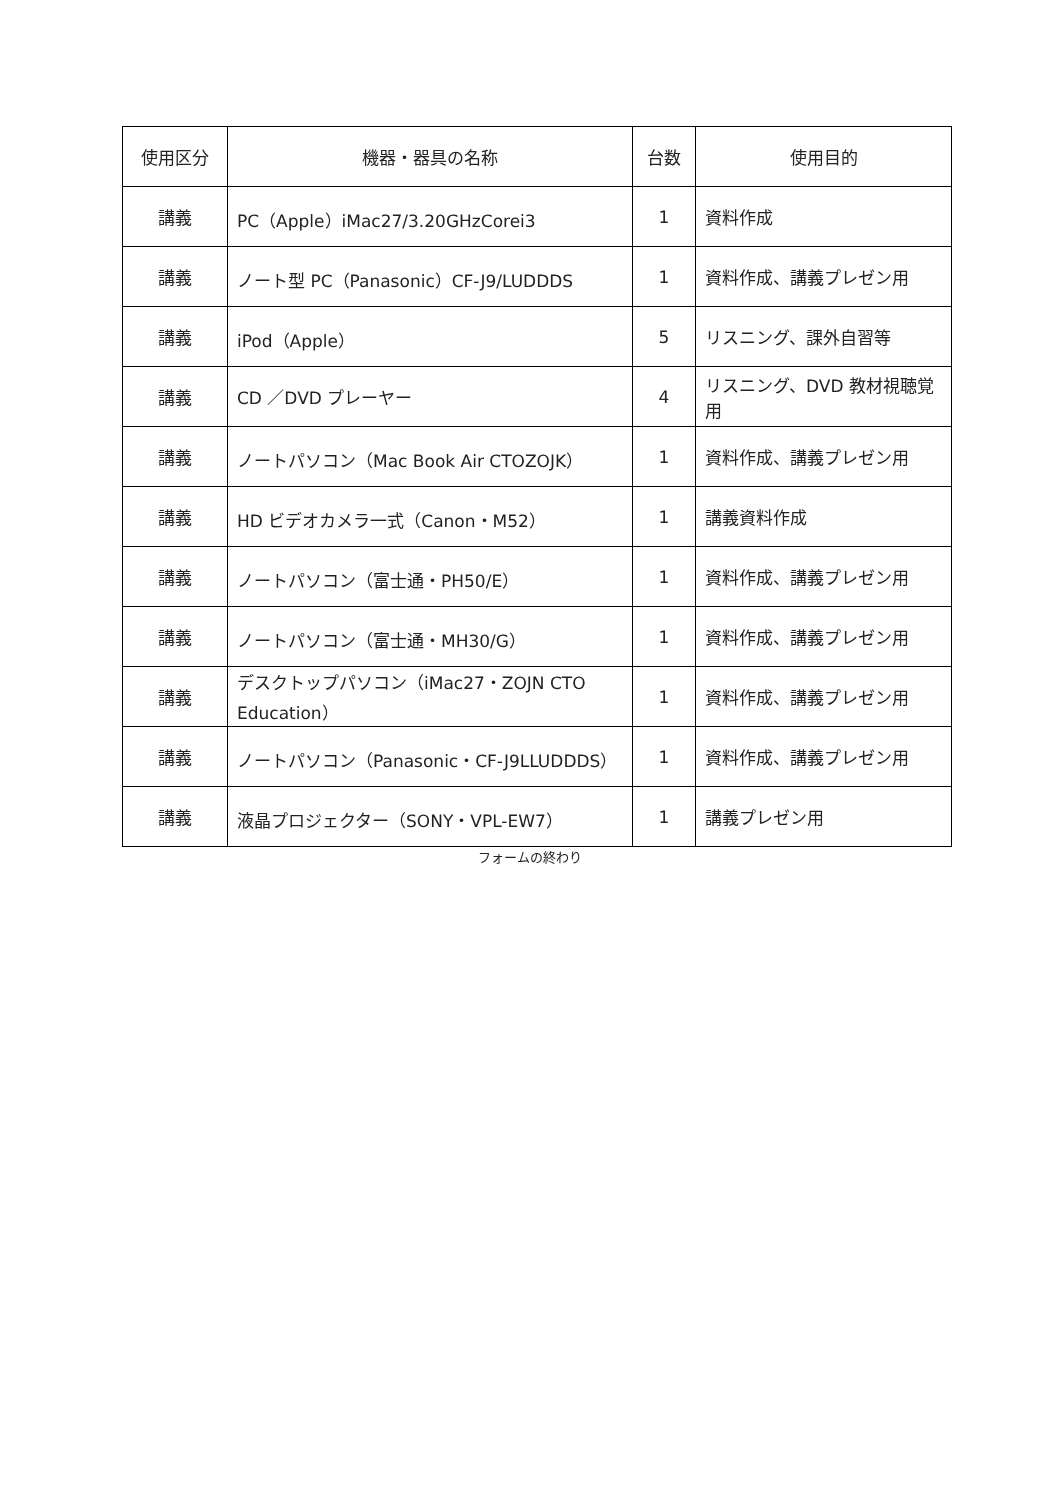| 使用区分 | 機器・器具の名称 | 台数 | 使用目的 |
| --- | --- | --- | --- |
| 講義 | PC（Apple）iMac27/3.20GHzCorei3 | 1 | 資料作成 |
| 講義 | ノート型 PC（Panasonic）CF-J9/LUDDDS | 1 | 資料作成、講義プレゼン用 |
| 講義 | iPod（Apple） | 5 | リスニング、課外自習等 |
| 講義 | CD ／DVD プレーヤー | 4 | リスニング、DVD 教材視聴覚用 |
| 講義 | ノートパソコン（Mac Book Air CTOZOJK） | 1 | 資料作成、講義プレゼン用 |
| 講義 | HD ビデオカメラ一式（Canon・M52） | 1 | 講義資料作成 |
| 講義 | ノートパソコン（富士通・PH50/E） | 1 | 資料作成、講義プレゼン用 |
| 講義 | ノートパソコン（富士通・MH30/G） | 1 | 資料作成、講義プレゼン用 |
| 講義 | デスクトップパソコン（iMac27・ZOJN CTO Education） | 1 | 資料作成、講義プレゼン用 |
| 講義 | ノートパソコン（Panasonic・CF-J9LLUDDDS） | 1 | 資料作成、講義プレゼン用 |
| 講義 | 液晶プロジェクター（SONY・VPL-EW7） | 1 | 講義プレゼン用 |
フォームの終わり